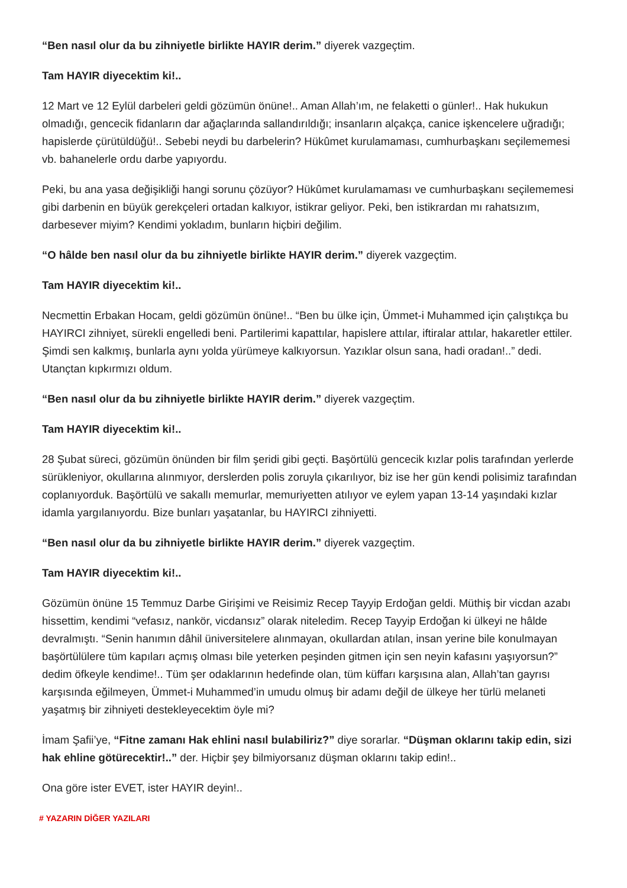“Ben nasıl olur da bu zihniyetle birlikte HAYIR derim.” diyerek vazgeçtim.
Tam HAYIR diyecektim ki!..
12 Mart ve 12 Eylül darbeleri geldi gözümün önüne!.. Aman Allah’ım, ne felaketti o günler!.. Hak hukukun olmadığı, gencecik fidanların dar ağaçlarında sallandırıldığı; insanların alçakça, canice işkencelere uğradığı; hapislerde çürütüldüğü!.. Sebebi neydi bu darbelerin? Hükûmet kurulamaması, cumhurbaşkanı seçilememesi vb. bahanelerle ordu darbe yapıyordu.
Peki, bu ana yasa değişikliği hangi sorunu çözüyor? Hükûmet kurulamaması ve cumhurbaşkanı seçilememesi gibi darbenin en büyük gerekçeleri ortadan kalkıyor, istikrar geliyor. Peki, ben istikrardan mı rahatsızım, darbesever miyim? Kendimi yokladım, bunların hiçbiri değilim.
“O hâlde ben nasıl olur da bu zihniyetle birlikte HAYIR derim.” diyerek vazgeçtim.
Tam HAYIR diyecektim ki!..
Necmettin Erbakan Hocam, geldi gözümün önüne!.. “Ben bu ülke için, Ümmet-i Muhammed için çalıştıkça bu HAYIRCI zihniyet, sürekli engelledi beni. Partilerimi kapattılar, hapislere attılar, iftiralar attılar, hakaretler ettiler. Şimdi sen kalkmış, bunlarla aynı yolda yürümeye kalkıyorsun. Yazıklar olsun sana, hadi oradan!..” dedi. Utançtan kıpkırmızı oldum.
“Ben nasıl olur da bu zihniyetle birlikte HAYIR derim.” diyerek vazgeçtim.
Tam HAYIR diyecektim ki!..
28 Şubat süreci, gözümün önünden bir film şeridi gibi geçti. Başörtülü gencecik kızlar polis tarafından yerlerde sürükleniyor, okullarına alınmıyor, derslerden polis zoruyla çıkarılıyor, biz ise her gün kendi polisimiz tarafından coplanıyorduk. Başörtülü ve sakallı memurlar, memuriyetten atılıyor ve eylem yapan 13-14 yaşındaki kızlar idamla yargılanıyordu. Bize bunları yaşatanlar, bu HAYIRCI zihniyetti.
“Ben nasıl olur da bu zihniyetle birlikte HAYIR derim.” diyerek vazgeçtim.
Tam HAYIR diyecektim ki!..
Gözümün önüne 15 Temmuz Darbe Girişimi ve Reisimiz Recep Tayyip Erdoğan geldi. Müthiş bir vicdan azabı hissettim, kendimi “vefasız, nankör, vicdansız” olarak niteledim. Recep Tayyip Erdoğan ki ülkeyi ne hâlde devralmıştı. “Senin hanımın dâhil üniversitelere alınmayan, okullardan atılan, insan yerine bile konulmayan başörtülülere tüm kapıları açmış olması bile yeterken peşinden gitmen için sen neyin kafasını yaşıyorsun?” dedim öfkeyle kendime!.. Tüm şer odaklarının hedefinde olan, tüm küffarı karşısına alan, Allah’tan gayrısı karşısında eğilmeyen, Ümmet-i Muhammed’in umudu olmuş bir adamı değil de ülkeye her türlü melaneti yaşatmış bir zihniyeti destekleyecektim öyle mi?
İmam Şafii’ye, “Fitne zamanı Hak ehlini nasıl bulabiliriz?” diye sorarlar. “Düşman oklarını takip edin, sizi hak ehline götürecektir!..” der. Hiçbir şey bilmiyorsanız düşman oklarını takip edin!..
Ona göre ister EVET, ister HAYIR deyin!..
# YAZARIN DİĞER YAZILARI